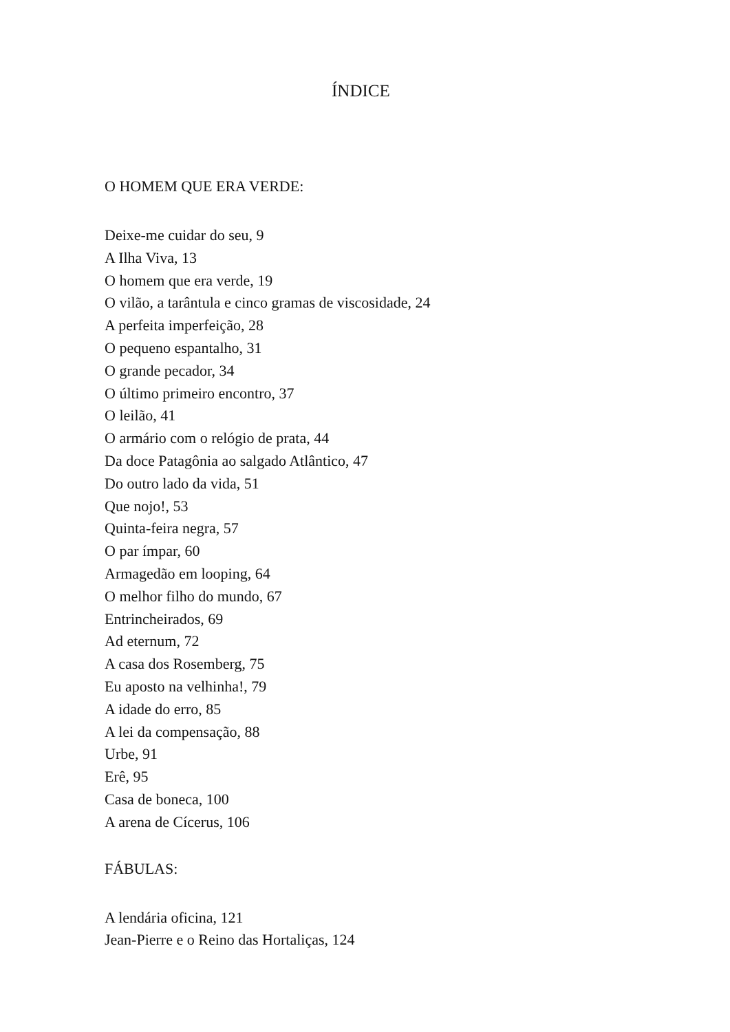ÍNDICE
O HOMEM QUE ERA VERDE:
Deixe-me cuidar do seu, 9
A Ilha Viva, 13
O homem que era verde, 19
O vilão, a tarântula e cinco gramas de viscosidade, 24
A perfeita imperfeição, 28
O pequeno espantalho, 31
O grande pecador, 34
O último primeiro encontro, 37
O leilão, 41
O armário com o relógio de prata, 44
Da doce Patagônia ao salgado Atlântico, 47
Do outro lado da vida, 51
Que nojo!, 53
Quinta-feira negra, 57
O par ímpar, 60
Armagedão em looping, 64
O melhor filho do mundo, 67
Entrincheirados, 69
Ad eternum, 72
A casa dos Rosemberg, 75
Eu aposto na velhinha!, 79
A idade do erro, 85
A lei da compensação, 88
Urbe, 91
Erê, 95
Casa de boneca, 100
A arena de Cícerus, 106
FÁBULAS:
A lendária oficina, 121
Jean-Pierre e o Reino das Hortaliças, 124